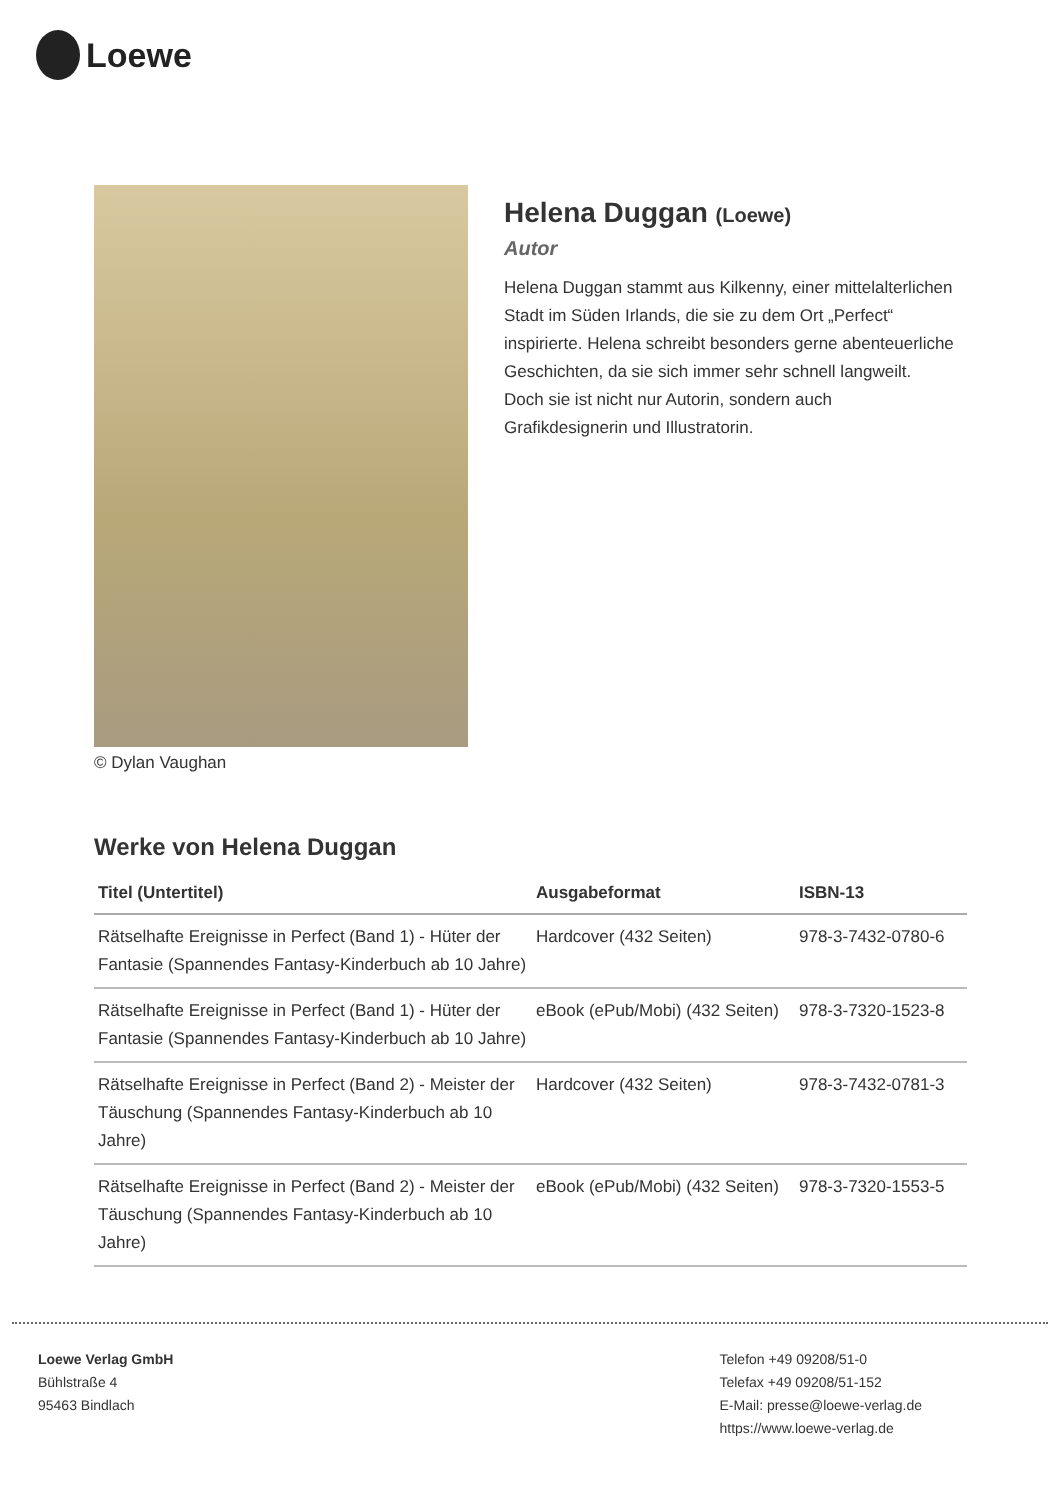Loewe
© Dylan Vaughan
Helena Duggan (Loewe)
Autor
Helena Duggan stammt aus Kilkenny, einer mittelalterlichen Stadt im Süden Irlands, die sie zu dem Ort „Perfect“ inspirierte. Helena schreibt besonders gerne abenteuerliche Geschichten, da sie sich immer sehr schnell langweilt. Doch sie ist nicht nur Autorin, sondern auch Grafikdesignerin und Illustratorin.
Werke von Helena Duggan
| Titel (Untertitel) | Ausgabeformat | ISBN-13 |
| --- | --- | --- |
| Rätselhafte Ereignisse in Perfect (Band 1) - Hüter der Fantasie (Spannendes Fantasy-Kinderbuch ab 10 Jahre) | Hardcover (432 Seiten) | 978-3-7432-0780-6 |
| Rätselhafte Ereignisse in Perfect (Band 1) - Hüter der Fantasie (Spannendes Fantasy-Kinderbuch ab 10 Jahre) | eBook (ePub/Mobi) (432 Seiten) | 978-3-7320-1523-8 |
| Rätselhafte Ereignisse in Perfect (Band 2) - Meister der Täuschung (Spannendes Fantasy-Kinderbuch ab 10 Jahre) | Hardcover (432 Seiten) | 978-3-7432-0781-3 |
| Rätselhafte Ereignisse in Perfect (Band 2) - Meister der Täuschung (Spannendes Fantasy-Kinderbuch ab 10 Jahre) | eBook (ePub/Mobi) (432 Seiten) | 978-3-7320-1553-5 |
Loewe Verlag GmbH
Bühlstraße 4
95463 Bindlach
Telefon +49 09208/51-0
Telefax +49 09208/51-152
E-Mail: presse@loewe-verlag.de
https://www.loewe-verlag.de